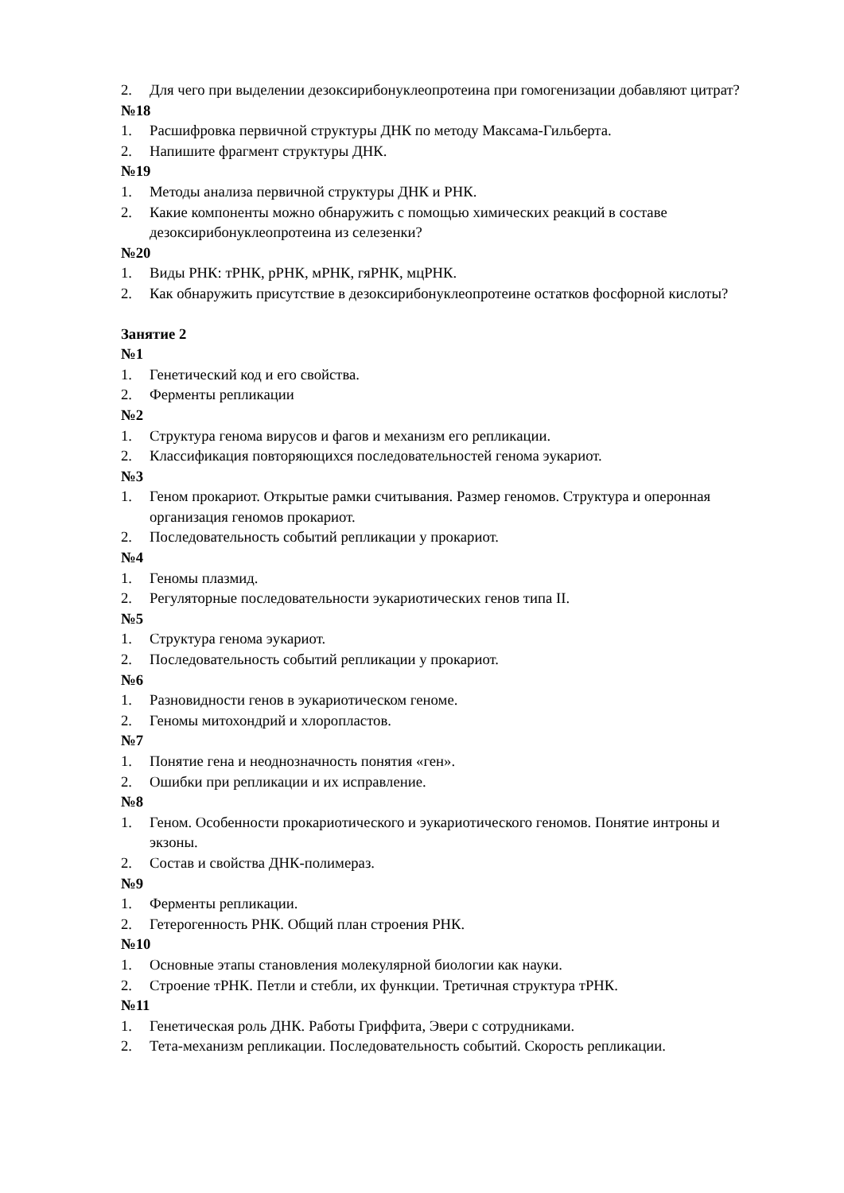2. Для чего при выделении дезоксирибонуклеопротеина при гомогенизации добавляют цитрат?
№18
1. Расшифровка первичной структуры ДНК по методу Максама-Гильберта.
2. Напишите фрагмент структуры ДНК.
№19
1. Методы анализа первичной структуры ДНК и РНК.
2. Какие компоненты можно обнаружить с помощью химических реакций в составе дезоксирибонуклеопротеина из селезенки?
№20
1. Виды РНК: тРНК, рРНК, мРНК, гяРНК, мцРНК.
2. Как обнаружить присутствие в дезоксирибонуклеопротеине остатков фосфорной кислоты?
Занятие 2
№1
1. Генетический код и его свойства.
2. Ферменты репликации
№2
1. Структура генома вирусов и фагов и механизм его репликации.
2. Классификация повторяющихся последовательностей генома эукариот.
№3
1. Геном прокариот. Открытые рамки считывания. Размер геномов. Структура и оперонная организация геномов прокариот.
2. Последовательность событий репликации у прокариот.
№4
1. Геномы плазмид.
2. Регуляторные последовательности эукариотических генов типа II.
№5
1. Структура генома эукариот.
2. Последовательность событий репликации у прокариот.
№6
1. Разновидности генов в эукариотическом геноме.
2. Геномы митохондрий и хлоропластов.
№7
1. Понятие гена и неоднозначность понятия «ген».
2. Ошибки при репликации и их исправление.
№8
1. Геном. Особенности прокариотического и эукариотического геномов. Понятие интроны и экзоны.
2. Состав и свойства ДНК-полимераз.
№9
1. Ферменты репликации.
2. Гетерогенность РНК. Общий план строения РНК.
№10
1. Основные этапы становления молекулярной биологии как науки.
2. Строение тРНК. Петли и стебли, их функции. Третичная структура тРНК.
№11
1. Генетическая роль ДНК. Работы Гриффита, Эвери с сотрудниками.
2. Тета-механизм репликации. Последовательность событий. Скорость репликации.